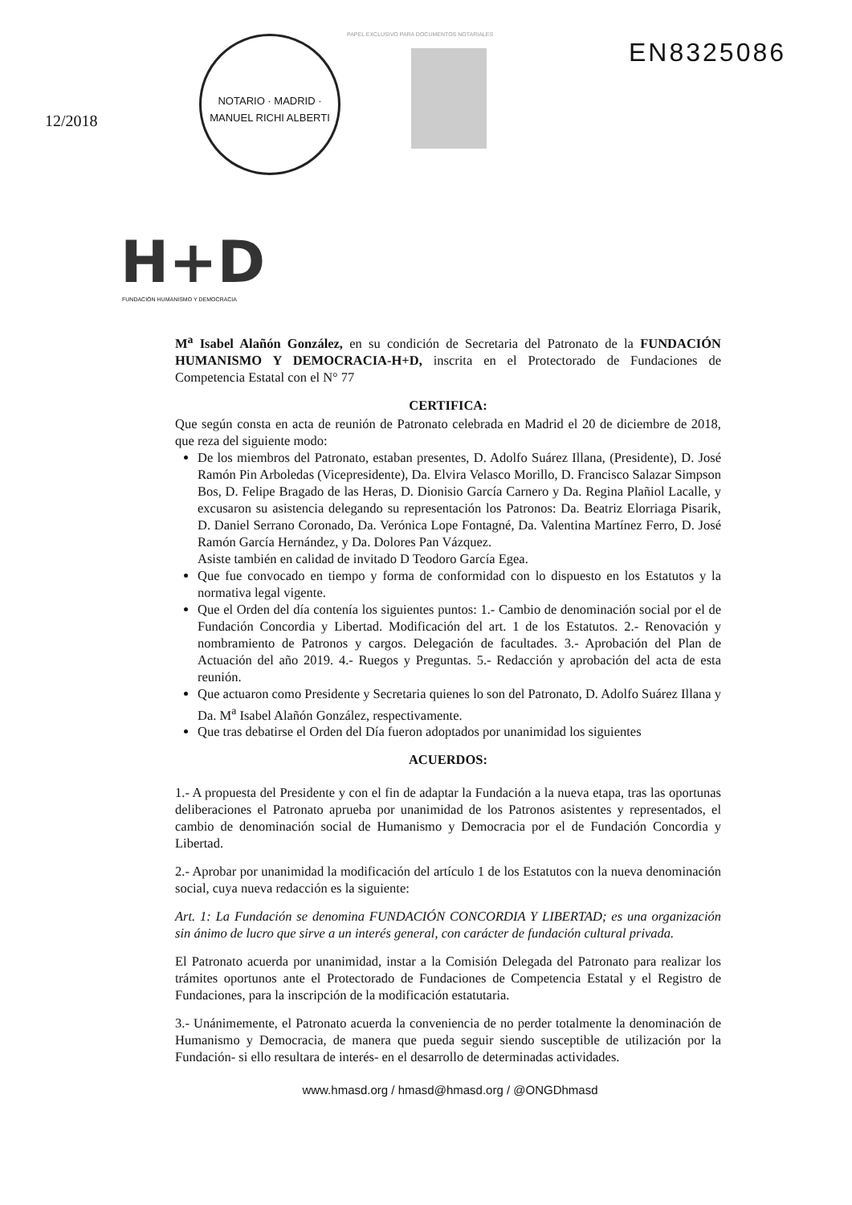12/2018
NOTARIO · MADRID · MANUEL RICHI ALBERTI
PAPEL EXCLUSIVO PARA DOCUMENTOS NOTARIALES
EN8325086
H+D
FUNDACIÓN HUMANISMO Y DEMOCRACIA
M<sup>a</sup> Isabel Alañón González, en su condición de Secretaria del Patronato de la FUNDACIÓN HUMANISMO Y DEMOCRACIA-H+D, inscrita en el Protectorado de Fundaciones de Competencia Estatal con el N° 77
CERTIFICA:
Que según consta en acta de reunión de Patronato celebrada en Madrid el 20 de diciembre de 2018, que reza del siguiente modo:
De los miembros del Patronato, estaban presentes, D. Adolfo Suárez Illana, (Presidente), D. José Ramón Pin Arboledas (Vicepresidente), Da. Elvira Velasco Morillo, D. Francisco Salazar Simpson Bos, D. Felipe Bragado de las Heras, D. Dionisio García Carnero y Da. Regina Plañiol Lacalle, y excusaron su asistencia delegando su representación los Patronos: Da. Beatriz Elorriaga Pisarik, D. Daniel Serrano Coronado, Da. Verónica Lope Fontagné, Da. Valentina Martínez Ferro, D. José Ramón García Hernández, y Da. Dolores Pan Vázquez.
Asiste también en calidad de invitado D Teodoro García Egea.
Que fue convocado en tiempo y forma de conformidad con lo dispuesto en los Estatutos y la normativa legal vigente.
Que el Orden del día contenía los siguientes puntos: 1.- Cambio de denominación social por el de Fundación Concordia y Libertad. Modificación del art. 1 de los Estatutos. 2.- Renovación y nombramiento de Patronos y cargos. Delegación de facultades. 3.- Aprobación del Plan de Actuación del año 2019. 4.- Ruegos y Preguntas. 5.- Redacción y aprobación del acta de esta reunión.
Que actuaron como Presidente y Secretaria quienes lo son del Patronato, D. Adolfo Suárez Illana y Da. M<sup>a</sup> Isabel Alañón González, respectivamente.
Que tras debatirse el Orden del Día fueron adoptados por unanimidad los siguientes
ACUERDOS:
1.- A propuesta del Presidente y con el fin de adaptar la Fundación a la nueva etapa, tras las oportunas deliberaciones el Patronato aprueba por unanimidad de los Patronos asistentes y representados, el cambio de denominación social de Humanismo y Democracia por el de Fundación Concordia y Libertad.
2.- Aprobar por unanimidad la modificación del artículo 1 de los Estatutos con la nueva denominación social, cuya nueva redacción es la siguiente:
Art. 1: La Fundación se denomina FUNDACIÓN CONCORDIA Y LIBERTAD; es una organización sin ánimo de lucro que sirve a un interés general, con carácter de fundación cultural privada.
El Patronato acuerda por unanimidad, instar a la Comisión Delegada del Patronato para realizar los trámites oportunos ante el Protectorado de Fundaciones de Competencia Estatal y el Registro de Fundaciones, para la inscripción de la modificación estatutaria.
3.- Unánimemente, el Patronato acuerda la conveniencia de no perder totalmente la denominación de Humanismo y Democracia, de manera que pueda seguir siendo susceptible de utilización por la Fundación- si ello resultara de interés- en el desarrollo de determinadas actividades.
www.hmasd.org / hmasd@hmasd.org / @ONGDhmasd